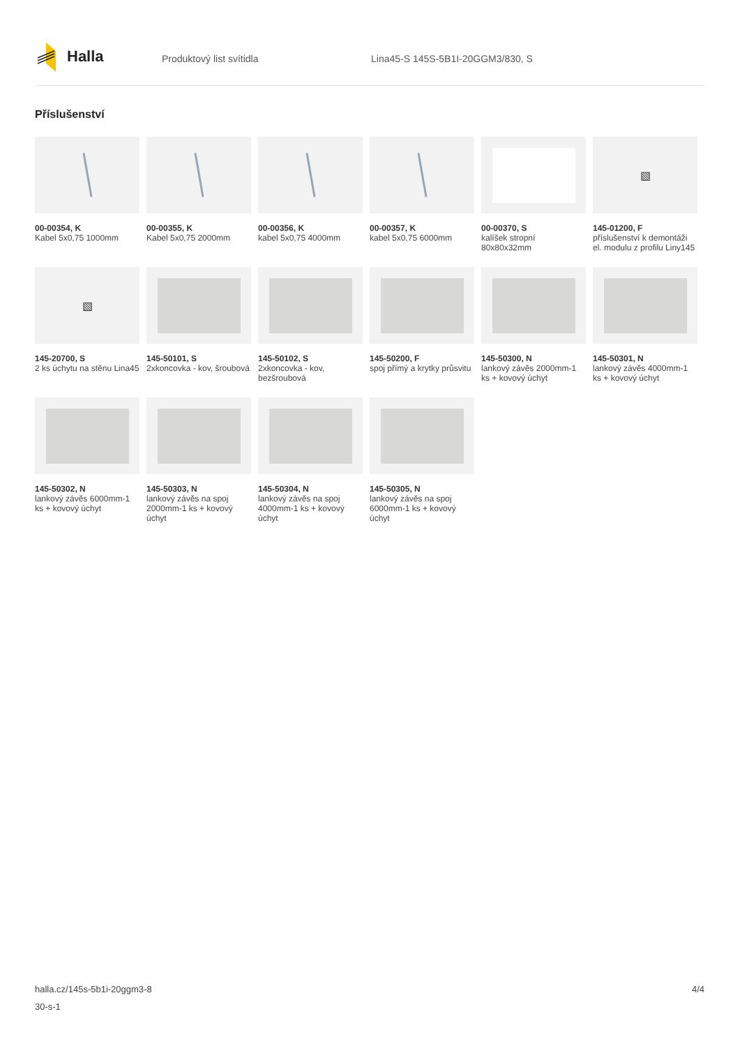Halla
Produktový list svítidla Lina45-S 145S-5B1I-20GGM3/830, S
Příslušenství
00-00354, K
Kabel 5x0,75 1000mm
00-00355, K
Kabel 5x0,75 2000mm
00-00356, K
kabel 5x0,75 4000mm
00-00357, K
kabel 5x0,75 6000mm
00-00370, S
kalíšek stropní 80x80x32mm
▧
145-01200, F
příslušenství k demontáži el. modulu z profilu Liny145
▧
145-20700, S
2 ks úchytu na stěnu Lina45
145-50101, S
2xkoncovka - kov, šroubová
145-50102, S
2xkoncovka - kov, bezšroubová
145-50200, F
spoj přímý a krytky průsvitu
145-50300, N
lankový závěs 2000mm-1 ks + kovový úchyt
145-50301, N
lankový závěs 4000mm-1 ks + kovový úchyt
145-50302, N
lankový závěs 6000mm-1 ks + kovový úchyt
145-50303, N
lankový závěs na spoj 2000mm-1 ks + kovový úchyt
145-50304, N
lankový závěs na spoj 4000mm-1 ks + kovový úchyt
145-50305, N
lankový závěs na spoj 6000mm-1 ks + kovový úchyt
halla.cz/145s-5b1i-20ggm3-8 4/4
30-s-1